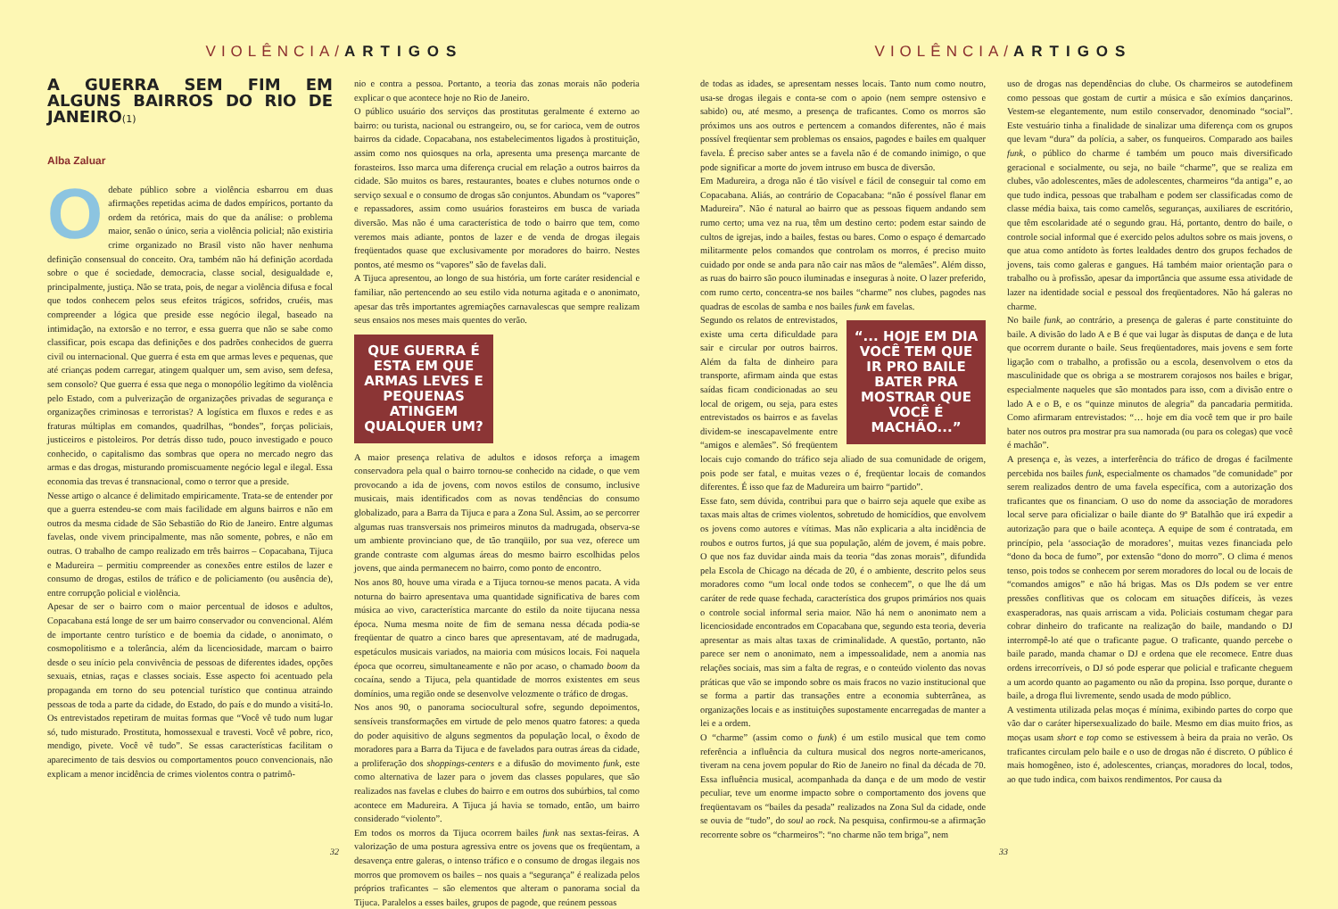VIOLÊNCIA/ARTIGOS
A GUERRA SEM FIM EM ALGUNS BAIRROS DO RIO DE JANEIRO(1)
Alba Zaluar
Odebate público sobre a violência esbarrou em duas afirmações repetidas acima de dados empíricos, portanto da ordem da retórica, mais do que da análise: o problema maior, senão o único, seria a violência policial; não existiria crime organizado no Brasil visto não haver nenhuma definição consensual do conceito. Ora, também não há definição acordada sobre o que é sociedade, democracia, classe social, desigualdade e, principalmente, justiça. Não se trata, pois, de negar a violência difusa e focal que todos conhecem pelos seus efeitos trágicos, sofridos, cruéis, mas compreender a lógica que preside esse negócio ilegal, baseado na intimidação, na extorsão e no terror, e essa guerra que não se sabe como classificar, pois escapa das definições e dos padrões conhecidos de guerra civil ou internacional. Que guerra é esta em que armas leves e pequenas, que até crianças podem carregar, atingem qualquer um, sem aviso, sem defesa, sem consolo? Que guerra é essa que nega o monopólio legítimo da violência pelo Estado, com a pulverização de organizações privadas de segurança e organizações criminosas e terroristas? A logística em fluxos e redes e as fraturas múltiplas em comandos, quadrilhas, “bondes”, forças policiais, justiceiros e pistoleiros. Por detrás disso tudo, pouco investigado e pouco conhecido, o capitalismo das sombras que opera no mercado negro das armas e das drogas, misturando promiscuamente negócio legal e ilegal. Essa economia das trevas é transnacional, como o terror que a preside.
Nesse artigo o alcance é delimitado empiricamente. Trata-se de entender por que a guerra estendeu-se com mais facilidade em alguns bairros e não em outros da mesma cidade de São Sebastião do Rio de Janeiro. Entre algumas favelas, onde vivem principalmente, mas não somente, pobres, e não em outras. O trabalho de campo realizado em três bairros – Copacabana, Tijuca e Madureira – permitiu compreender as conexões entre estilos de lazer e consumo de drogas, estilos de tráfico e de policiamento (ou ausência de), entre corrupção policial e violência.
Apesar de ser o bairro com o maior percentual de idosos e adultos, Copacabana está longe de ser um bairro conservador ou convencional. Além de importante centro turístico e de boemia da cidade, o anonimato, o cosmopolitismo e a tolerância, além da licenciosidade, marcam o bairro desde o seu início pela convivência de pessoas de diferentes idades, opções sexuais, etnias, raças e classes sociais. Esse aspecto foi acentuado pela propaganda em torno do seu potencial turístico que continua atraindo pessoas de toda a parte da cidade, do Estado, do país e do mundo a visitá-lo. Os entrevistados repetiram de muitas formas que “Você vê tudo num lugar só, tudo misturado. Prostituta, homossexual e travesti. Você vê pobre, rico, mendigo, pivete. Você vê tudo”. Se essas características facilitam o aparecimento de tais desvios ou comportamentos pouco convencionais, não explicam a menor incidência de crimes violentos contra o patrimô-
nio e contra a pessoa. Portanto, a teoria das zonas morais não poderia explicar o que acontece hoje no Rio de Janeiro.
O público usuário dos serviços das prostitutas geralmente é externo ao bairro: ou turista, nacional ou estrangeiro, ou, se for carioca, vem de outros bairros da cidade. Copacabana, nos estabelecimentos ligados à prostituição, assim como nos quiosques na orla, apresenta uma presença marcante de forasteiros. Isso marca uma diferença crucial em relação a outros bairros da cidade. São muitos os bares, restaurantes, boates e clubes noturnos onde o serviço sexual e o consumo de drogas são conjuntos. Abundam os “vapores” e repassadores, assim como usuários forasteiros em busca de variada diversão. Mas não é uma característica de todo o bairro que tem, como veremos mais adiante, pontos de lazer e de venda de drogas ilegais freqüentados quase que exclusivamente por moradores do bairro. Nestes pontos, até mesmo os “vapores” são de favelas dali.
A Tijuca apresentou, ao longo de sua história, um forte caráter residencial e familiar, não pertencendo ao seu estilo vida noturna agitada e o anonimato, apesar das três importantes agremiações carnavalescas que sempre realizam seus ensaios nos meses mais quentes do verão.
QUE GUERRA É ESTA EM QUE ARMAS LEVES E PEQUENAS ATINGEM QUALQUER UM?
A maior presença relativa de adultos e idosos reforça a imagem conservadora pela qual o bairro tornou-se conhecido na cidade, o que vem provocando a ida de jovens, com novos estilos de consumo, inclusive musicais, mais identificados com as novas tendências do consumo globalizado, para a Barra da Tijuca e para a Zona Sul. Assim, ao se percorrer algumas ruas transversais nos primeiros minutos da madrugada, observa-se um ambiente provinciano que, de tão tranqüilo, por sua vez, oferece um grande contraste com algumas áreas do mesmo bairro escolhidas pelos jovens, que ainda permanecem no bairro, como ponto de encontro.
Nos anos 80, houve uma virada e a Tijuca tornou-se menos pacata. A vida noturna do bairro apresentava uma quantidade significativa de bares com música ao vivo, característica marcante do estilo da noite tijucana nessa época. Numa mesma noite de fim de semana nessa década podia-se freqüentar de quatro a cinco bares que apresentavam, até de madrugada, espetáculos musicais variados, na maioria com músicos locais. Foi naquela época que ocorreu, simultaneamente e não por acaso, o chamado boom da cocaína, sendo a Tijuca, pela quantidade de morros existentes em seus domínios, uma região onde se desenvolve velozmente o tráfico de drogas.
Nos anos 90, o panorama sociocultural sofre, segundo depoimentos, sensíveis transformações em virtude de pelo menos quatro fatores: a queda do poder aquisitivo de alguns segmentos da população local, o êxodo de moradores para a Barra da Tijuca e de favelados para outras áreas da cidade, a proliferação dos shoppings-centers e a difusão do movimento funk, este como alternativa de lazer para o jovem das classes populares, que são realizados nas favelas e clubes do bairro e em outros dos subúrbios, tal como acontece em Madureira. A Tijuca já havia se tornado, então, um bairro considerado “violento”.
Em todos os morros da Tijuca ocorrem bailes funk nas sextas-feiras. A valorização de uma postura agressiva entre os jovens que os freqüentam, a desavença entre galeras, o intenso tráfico e o consumo de drogas ilegais nos morros que promovem os bailes – nos quais a “segurança” é realizada pelos próprios traficantes – são elementos que alteram o panorama social da Tijuca. Paralelos a esses bailes, grupos de pagode, que reúnem pessoas
32
VIOLÊNCIA/ARTIGOS
de todas as idades, se apresentam nesses locais. Tanto num como noutro, usa-se drogas ilegais e conta-se com o apoio (nem sempre ostensivo e sabido) ou, até mesmo, a presença de traficantes. Como os morros são próximos uns aos outros e pertencem a comandos diferentes, não é mais possível freqüentar sem problemas os ensaios, pagodes e bailes em qualquer favela. É preciso saber antes se a favela não é de comando inimigo, o que pode significar a morte do jovem intruso em busca de diversão.
Em Madureira, a droga não é tão visível e fácil de conseguir tal como em Copacabana. Aliás, ao contrário de Copacabana: “não é possível flanar em Madureira”. Não é natural ao bairro que as pessoas fiquem andando sem rumo certo; uma vez na rua, têm um destino certo: podem estar saindo de cultos de igrejas, indo a bailes, festas ou bares. Como o espaço é demarcado militarmente pelos comandos que controlam os morros, é preciso muito cuidado por onde se anda para não cair nas mãos de “alemães”. Além disso, as ruas do bairro são pouco iluminadas e inseguras à noite. O lazer preferido, com rumo certo, concentra-se nos bailes “charme” nos clubes, pagodes nas quadras de escolas de samba e nos bailes funk em favelas.
“... HOJE EM DIA VOCÊ TEM QUE IR PRO BAILE BATER PRA MOSTRAR QUE VOCÊ É MACHÃO...”
Segundo os relatos de entrevistados, existe uma certa dificuldade para sair e circular por outros bairros. Além da falta de dinheiro para transporte, afirmam ainda que estas saídas ficam condicionadas ao seu local de origem, ou seja, para estes entrevistados os bairros e as favelas dividem-se inescapavelmente entre “amigos e alemães”. Só freqüentem locais cujo comando do tráfico seja aliado de sua comunidade de origem, pois pode ser fatal, e muitas vezes o é, freqüentar locais de comandos diferentes. É isso que faz de Madureira um bairro “partido”.
Esse fato, sem dúvida, contribui para que o bairro seja aquele que exibe as taxas mais altas de crimes violentos, sobretudo de homicídios, que envolvem os jovens como autores e vítimas. Mas não explicaria a alta incidência de roubos e outros furtos, já que sua população, além de jovem, é mais pobre. O que nos faz duvidar ainda mais da teoria “das zonas morais”, difundida pela Escola de Chicago na década de 20, é o ambiente, descrito pelos seus moradores como “um local onde todos se conhecem”, o que lhe dá um caráter de rede quase fechada, característica dos grupos primários nos quais o controle social informal seria maior. Não há nem o anonimato nem a licenciosidade encontrados em Copacabana que, segundo esta teoria, deveria apresentar as mais altas taxas de criminalidade. A questão, portanto, não parece ser nem o anonimato, nem a impessoalidade, nem a anomia nas relações sociais, mas sim a falta de regras, e o conteúdo violento das novas práticas que vão se impondo sobre os mais fracos no vazio institucional que se forma a partir das transações entre a economia subterrânea, as organizações locais e as instituições supostamente encarregadas de manter a lei e a ordem.
O “charme” (assim como o funk) é um estilo musical que tem como referência a influência da cultura musical dos negros norte-americanos, tiveram na cena jovem popular do Rio de Janeiro no final da década de 70. Essa influência musical, acompanhada da dança e de um modo de vestir peculiar, teve um enorme impacto sobre o comportamento dos jovens que freqüentavam os “bailes da pesada” realizados na Zona Sul da cidade, onde se ouvia de “tudo”, do soul ao rock. Na pesquisa, confirmou-se a afirmação recorrente sobre os “charmeiros”: “no charme não tem briga”, nem
uso de drogas nas dependências do clube. Os charmeiros se autodefinem como pessoas que gostam de curtir a música e são exímios dançarinos. Vestem-se elegantemente, num estilo conservador, denominado “social”. Este vestuário tinha a finalidade de sinalizar uma diferença com os grupos que levam “dura” da polícia, a saber, os funqueiros. Comparado aos bailes funk, o público do charme é também um pouco mais diversificado geracional e socialmente, ou seja, no baile “charme”, que se realiza em clubes, vão adolescentes, mães de adolescentes, charmeiros “da antiga” e, ao que tudo indica, pessoas que trabalham e podem ser classificadas como de classe média baixa, tais como camelôs, seguranças, auxiliares de escritório, que têm escolaridade até o segundo grau. Há, portanto, dentro do baile, o controle social informal que é exercido pelos adultos sobre os mais jovens, o que atua como antídoto às fortes lealdades dentro dos grupos fechados de jovens, tais como galeras e gangues. Há também maior orientação para o trabalho ou à profissão, apesar da importância que assume essa atividade de lazer na identidade social e pessoal dos freqüentadores. Não há galeras no charme.
No baile funk, ao contrário, a presença de galeras é parte constituinte do baile. A divisão do lado A e B é que vai lugar às disputas de dança e de luta que ocorrem durante o baile. Seus freqüentadores, mais jovens e sem forte ligação com o trabalho, a profissão ou a escola, desenvolvem o etos da masculinidade que os obriga a se mostrarem corajosos nos bailes e brigar, especialmente naqueles que são montados para isso, com a divisão entre o lado A e o B, e os “quinze minutos de alegria” da pancadaria permitida. Como afirmaram entrevistados: “… hoje em dia você tem que ir pro baile bater nos outros pra mostrar pra sua namorada (ou para os colegas) que você é machão”.
A presença e, às vezes, a interferência do tráfico de drogas é facilmente percebida nos bailes funk, especialmente os chamados "de comunidade" por serem realizados dentro de uma favela específica, com a autorização dos traficantes que os financiam. O uso do nome da associação de moradores local serve para oficializar o baile diante do 9º Batalhão que irá expedir a autorização para que o baile aconteça. A equipe de som é contratada, em princípio, pela ‘associação de moradores’, muitas vezes financiada pelo “dono da boca de fumo”, por extensão “dono do morro”. O clima é menos tenso, pois todos se conhecem por serem moradores do local ou de locais de “comandos amigos” e não há brigas. Mas os DJs podem se ver entre pressões conflitivas que os colocam em situações difíceis, às vezes exasperadoras, nas quais arriscam a vida. Policiais costumam chegar para cobrar dinheiro do traficante na realização do baile, mandando o DJ interrompê-lo até que o traficante pague. O traficante, quando percebe o baile parado, manda chamar o DJ e ordena que ele recomece. Entre duas ordens irrecorríveis, o DJ só pode esperar que policial e traficante cheguem a um acordo quanto ao pagamento ou não da propina. Isso porque, durante o baile, a droga flui livremente, sendo usada de modo público.
A vestimenta utilizada pelas moças é mínima, exibindo partes do corpo que vão dar o caráter hipersexualizado do baile. Mesmo em dias muito frios, as moças usam short e top como se estivessem à beira da praia no verão. Os traficantes circulam pelo baile e o uso de drogas não é discreto. O público é mais homogêneo, isto é, adolescentes, crianças, moradores do local, todos, ao que tudo indica, com baixos rendimentos. Por causa da
33